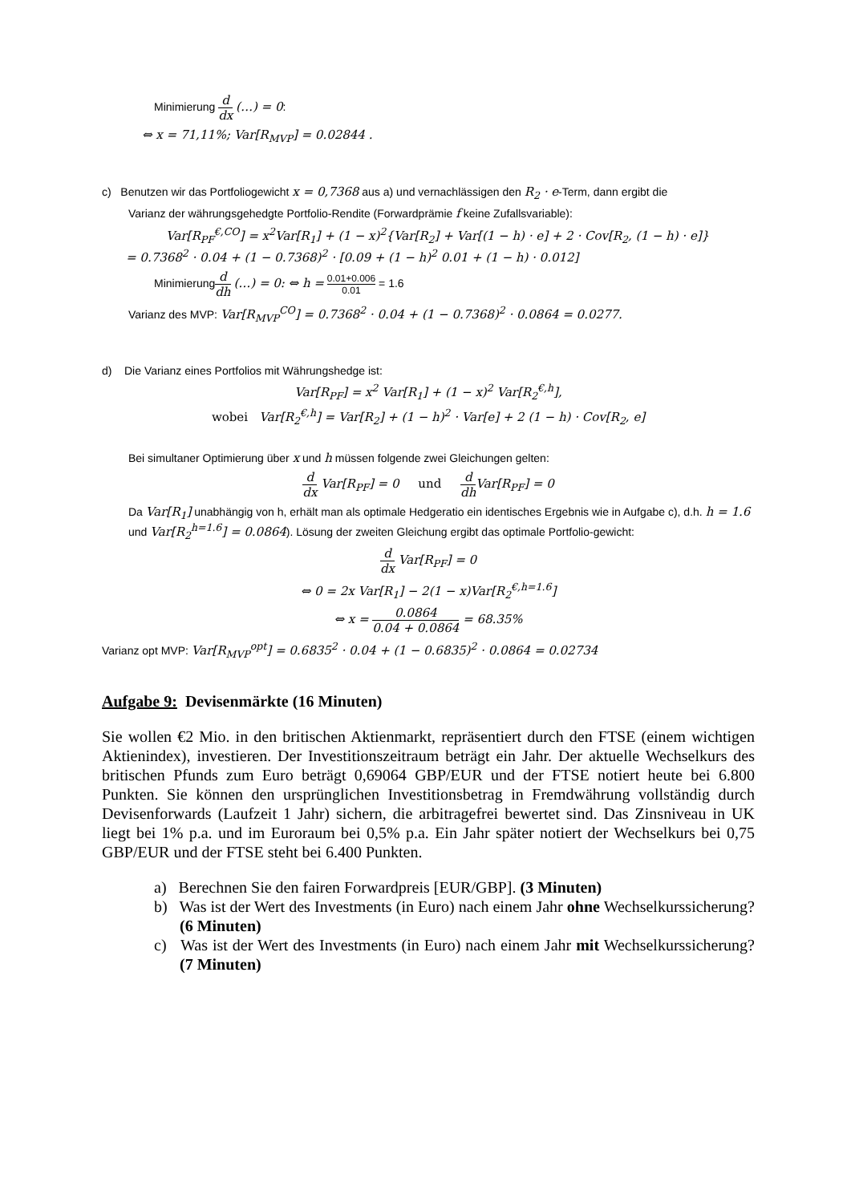Minimierung d dx (…) = 0:
⇔ x = 71,11%; Var[R<sub>MVP</sub>] = 0.02844 .
c) Benutzen wir das Portfoliogewicht x = 0,7368 aus a) und vernachlässigen den R<sub>2</sub> · e-Term, dann ergibt die
Varianz der währungsgehedgte Portfolio-Rendite (Forwardprämie f keine Zufallsvariable):
Var[R<sub>PF</sub><sup>€,CO</sup>] = x<sup>2</sup>Var[R<sub>1</sub>] + (1 − x)<sup>2</sup>{Var[R<sub>2</sub>] + Var[(1 − h) · e] + 2 · Cov[R<sub>2</sub>, (1 − h) · e]}
= 0.7368<sup>2</sup> · 0.04 + (1 − 0.7368)<sup>2</sup> · [0.09 + (1 − h)<sup>2</sup> 0.01 + (1 − h) · 0.012]
Minimierungd dh (…) = 0: ⇔ h = 0.01+0.006 0.01 = 1.6
Varianz des MVP: Var[R<sub>MVP</sub><sup>CO</sup>] = 0.7368<sup>2</sup> · 0.04 + (1 − 0.7368)<sup>2</sup> · 0.0864 = 0.0277.
d) Die Varianz eines Portfolios mit Währungshedge ist:
Var[R<sub>PF</sub>] = x<sup>2</sup> Var[R<sub>1</sub>] + (1 − x)<sup>2</sup> Var[R<sub>2</sub><sup>€,h</sup>],
wobei Var[R<sub>2</sub><sup>€,h</sup>] = Var[R<sub>2</sub>] + (1 − h)<sup>2</sup> · Var[e] + 2 (1 − h) · Cov[R<sub>2</sub>, e]
Bei simultaner Optimierung über x und h müssen folgende zwei Gleichungen gelten:
ddx Var[R<sub>PF</sub>] = 0 und d dh Var[R<sub>PF</sub>] = 0
Da Var[R<sub>1</sub>] unabhängig von h, erhält man als optimale Hedgeratio ein identisches Ergebnis wie in Aufgabe c), d.h. h = 1.6 und Var[R<sub>2</sub><sup>h=1.6</sup>] = 0.0864). Lösung der zweiten Gleichung ergibt das optimale Portfolio-gewicht:
ddx Var[R<sub>PF</sub>] = 0
⇔ 0 = 2x Var[R<sub>1</sub>] − 2(1 − x)Var[R<sub>2</sub><sup>€,h=1.6</sup>]
⇔ x = 0.0864 0.04 + 0.0864 = 68.35%
Varianz opt MVP: Var[R<sub>MVP</sub><sup>opt</sup>] = 0.6835<sup>2</sup> · 0.04 + (1 − 0.6835)<sup>2</sup> · 0.0864 = 0.02734
Aufgabe 9: Devisenmärkte (16 Minuten)
Sie wollen €2 Mio. in den britischen Aktienmarkt, repräsentiert durch den FTSE (einem wichtigen Aktienindex), investieren. Der Investitionszeitraum beträgt ein Jahr. Der aktuelle Wechselkurs des britischen Pfunds zum Euro beträgt 0,69064 GBP/EUR und der FTSE notiert heute bei 6.800 Punkten. Sie können den ursprünglichen Investitionsbetrag in Fremdwährung vollständig durch Devisenforwards (Laufzeit 1 Jahr) sichern, die arbitragefrei bewertet sind. Das Zinsniveau in UK liegt bei 1% p.a. und im Euroraum bei 0,5% p.a. Ein Jahr später notiert der Wechselkurs bei 0,75 GBP/EUR und der FTSE steht bei 6.400 Punkten.
a) Berechnen Sie den fairen Forwardpreis [EUR/GBP]. (3 Minuten)
b) Was ist der Wert des Investments (in Euro) nach einem Jahr ohne Wechselkurssicherung? (6 Minuten)
c) Was ist der Wert des Investments (in Euro) nach einem Jahr mit Wechselkurssicherung? (7 Minuten)